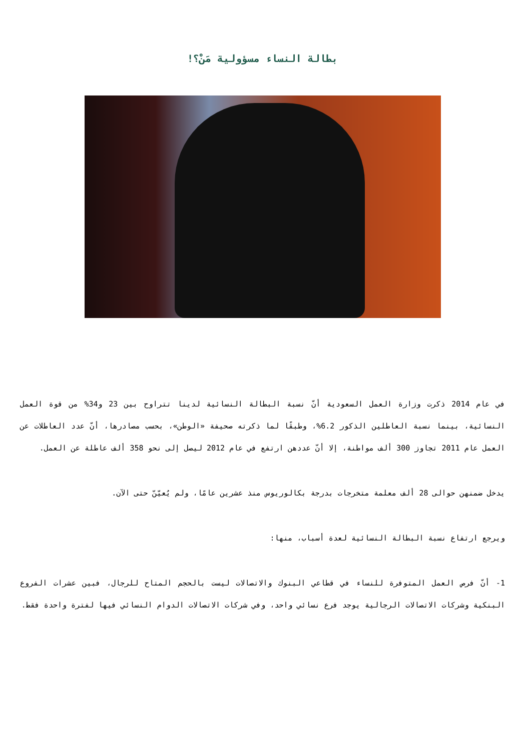بطالة النساء مسؤولية مَنْ؟!
في عام 2014 ذكرت وزارة العمل السعودية أنّ نسبة البطالة النسائية لدينا تتراوح بين 23 و34% من قوة العمل النسائية، بينما نسبة العاطلين الذكور 6.2%، وطبقًا لما ذكرته صحيفة «الوطن»، بحسب مصادرها، أنّ عدد العاطلات عن العمل عام 2011 تجاوز 300 ألف مواطنة، إلا أنّ عددهن ارتفع في عام 2012 ليصل إلى نحو 358 ألف عاطلة عن العمل.
يدخل ضمنهن حوالى 28 ألف معلمة متخرجات بدرجة بكالوريوس منذ عشرين عامًا، ولم يُعيّنّ حتى الآن.
ويرجع ارتفاع نسبة البطالة النسائية لعدة أسباب، منها:
1- أنّ فرص العمل المتوفرة للنساء في قطاعي البنوك والاتصالات ليست بالحجم المتاح للرجال، فبين عشرات الفروع البنكية وشركات الاتصالات الرجالية يوجد فرع نسائي واحد، وفي شركات الاتصالات الدوام النسائي فيها لفترة واحدة فقط.